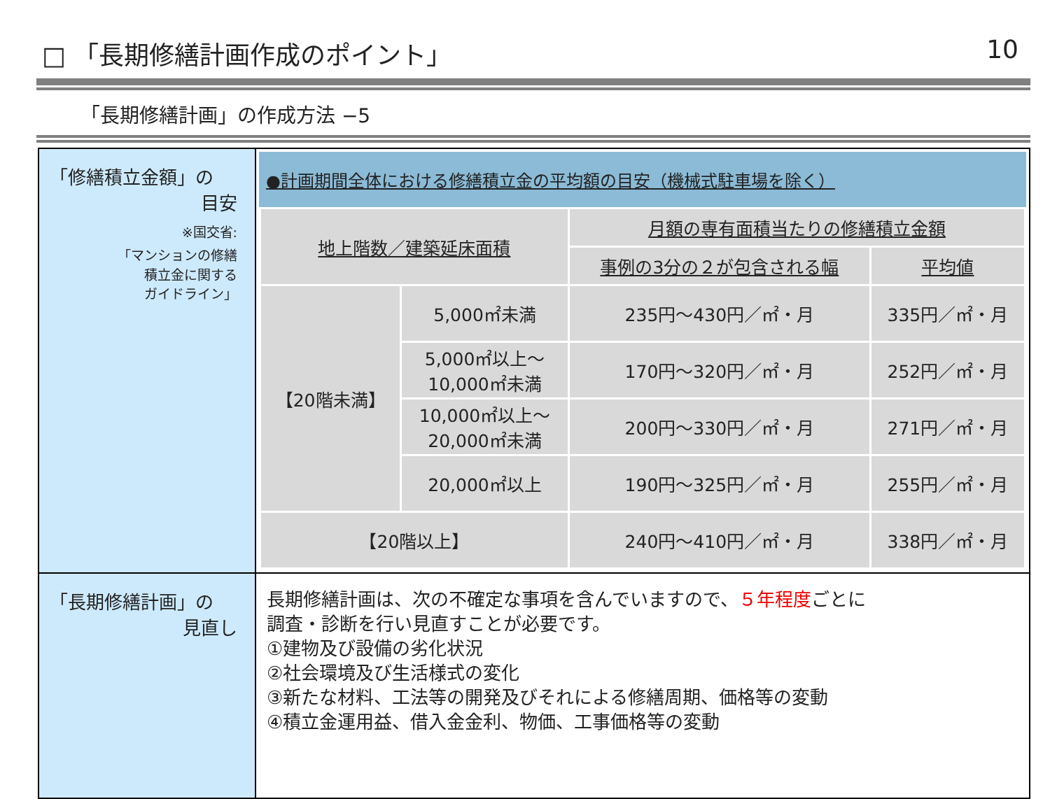□ 「長期修繕計画作成のポイント」 10
「長期修繕計画」の作成方法 −5
「修繕積立金額」の
目安
※国交省:
「マンションの修繕
積立金に関する
ガイドライン」
●計画期間全体における修繕積立金の平均額の目安（機械式駐車場を除く）
| 地上階数／建築延床面積 | | 月額の専有面積当たりの修繕積立金額 | |
| --- | --- | --- | --- |
| | | 事例の3分の２が包含される幅 | 平均値 |
| 【20階未満】 | 5,000㎡未満 | 235円〜430円／㎡・月 | 335円／㎡・月 |
| | 5,000㎡以上〜 10,000㎡未満 | 170円〜320円／㎡・月 | 252円／㎡・月 |
| | 10,000㎡以上〜 20,000㎡未満 | 200円〜330円／㎡・月 | 271円／㎡・月 |
| | 20,000㎡以上 | 190円〜325円／㎡・月 | 255円／㎡・月 |
| 【20階以上】 | | 240円〜410円／㎡・月 | 338円／㎡・月 |
「長期修繕計画」の
見直し
長期修繕計画は、次の不確定な事項を含んでいますので、５年程度ごとに
調査・診断を行い見直すことが必要です。
①建物及び設備の劣化状況
②社会環境及び生活様式の変化
③新たな材料、工法等の開発及びそれによる修繕周期、価格等の変動
④積立金運用益、借入金金利、物価、工事価格等の変動